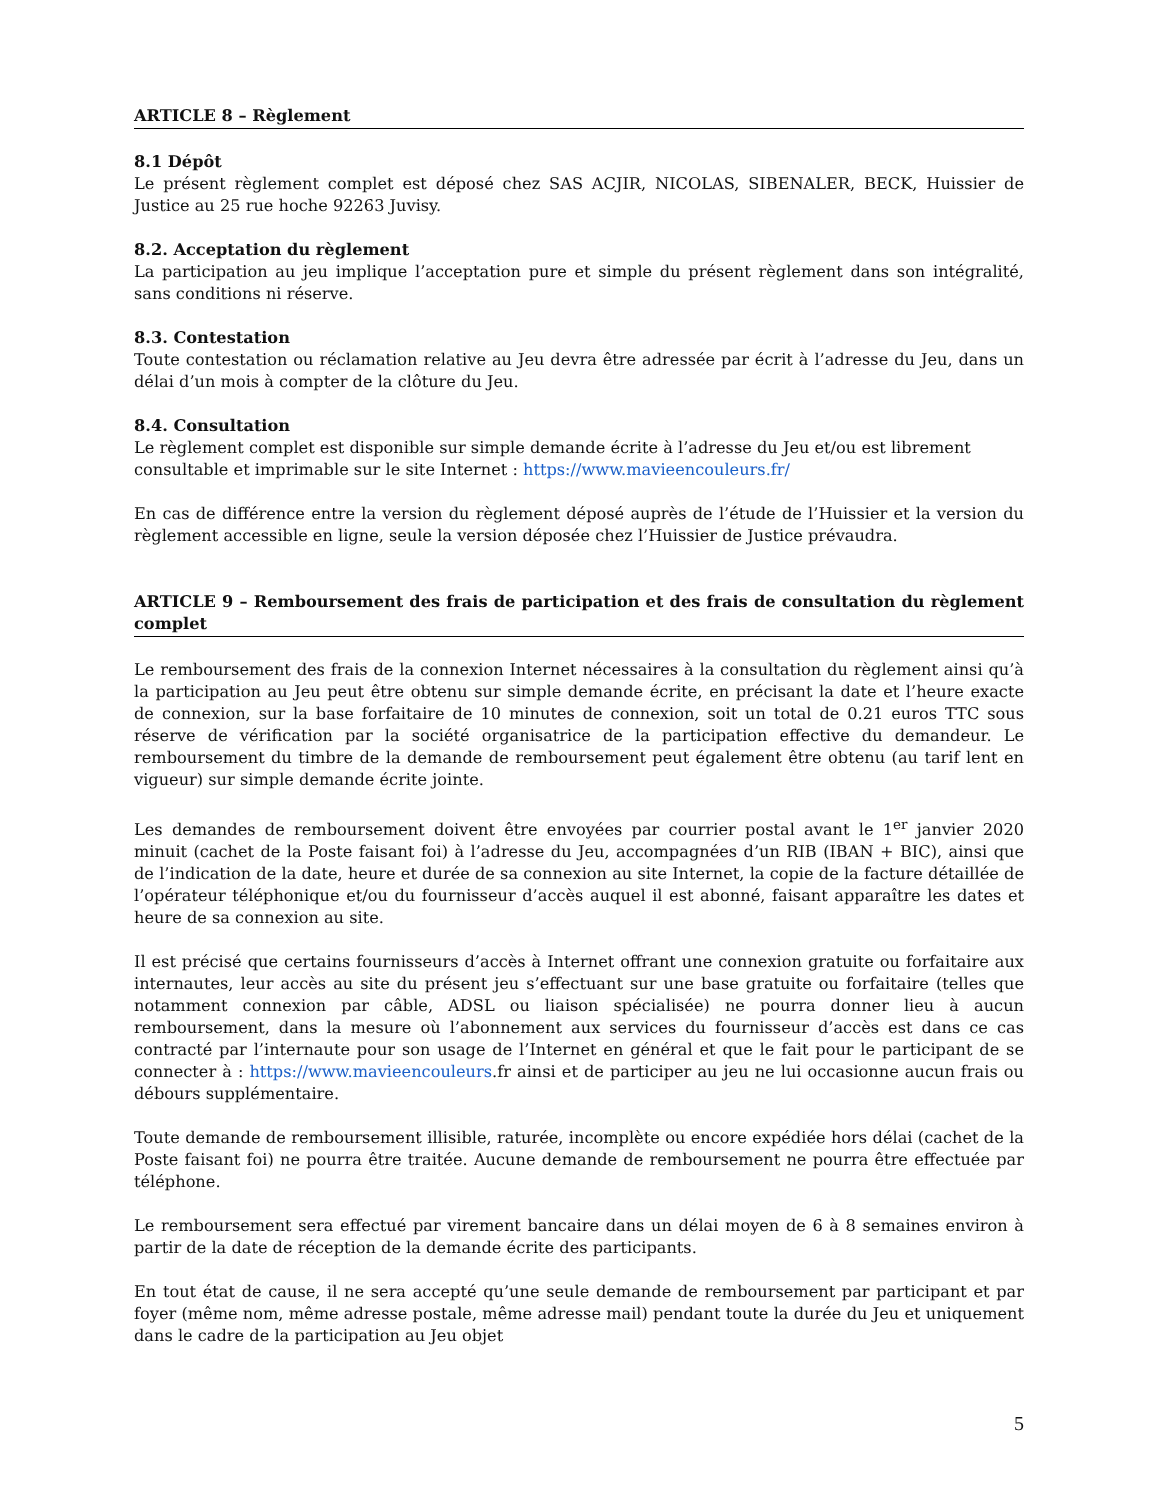ARTICLE 8 – Règlement
8.1 Dépôt
Le présent règlement complet est déposé chez SAS ACJIR, NICOLAS, SIBENALER, BECK, Huissier de Justice au 25 rue hoche 92263 Juvisy.
8.2. Acceptation du règlement
La participation au jeu implique l’acceptation pure et simple du présent règlement dans son intégralité, sans conditions ni réserve.
8.3. Contestation
Toute contestation ou réclamation relative au Jeu devra être adressée par écrit à l’adresse du Jeu, dans un délai d’un mois à compter de la clôture du Jeu.
8.4. Consultation
Le règlement complet est disponible sur simple demande écrite à l’adresse du Jeu et/ou est librement consultable et imprimable sur le site Internet : https://www.mavieencouleurs.fr/
En cas de différence entre la version du règlement déposé auprès de l’étude de l’Huissier et la version du règlement accessible en ligne, seule la version déposée chez l’Huissier de Justice prévaudra.
ARTICLE 9 – Remboursement des frais de participation et des frais de consultation du règlement complet
Le remboursement des frais de la connexion Internet nécessaires à la consultation du règlement ainsi qu’à la participation au Jeu peut être obtenu sur simple demande écrite, en précisant la date et l’heure exacte de connexion, sur la base forfaitaire de 10 minutes de connexion, soit un total de 0.21 euros TTC sous réserve de vérification par la société organisatrice de la participation effective du demandeur. Le remboursement du timbre de la demande de remboursement peut également être obtenu (au tarif lent en vigueur) sur simple demande écrite jointe.
Les demandes de remboursement doivent être envoyées par courrier postal avant le 1<sup>er</sup> janvier 2020 minuit (cachet de la Poste faisant foi) à l’adresse du Jeu, accompagnées d’un RIB (IBAN + BIC), ainsi que de l’indication de la date, heure et durée de sa connexion au site Internet, la copie de la facture détaillée de l’opérateur téléphonique et/ou du fournisseur d’accès auquel il est abonné, faisant apparaître les dates et heure de sa connexion au site.
Il est précisé que certains fournisseurs d’accès à Internet offrant une connexion gratuite ou forfaitaire aux internautes, leur accès au site du présent jeu s’effectuant sur une base gratuite ou forfaitaire (telles que notamment connexion par câble, ADSL ou liaison spécialisée) ne pourra donner lieu à aucun remboursement, dans la mesure où l’abonnement aux services du fournisseur d’accès est dans ce cas contracté par l’internaute pour son usage de l’Internet en général et que le fait pour le participant de se connecter à : https://www.mavieencouleurs.fr ainsi et de participer au jeu ne lui occasionne aucun frais ou débours supplémentaire.
Toute demande de remboursement illisible, raturée, incomplète ou encore expédiée hors délai (cachet de la Poste faisant foi) ne pourra être traitée. Aucune demande de remboursement ne pourra être effectuée par téléphone.
Le remboursement sera effectué par virement bancaire dans un délai moyen de 6 à 8 semaines environ à partir de la date de réception de la demande écrite des participants.
En tout état de cause, il ne sera accepté qu’une seule demande de remboursement par participant et par foyer (même nom, même adresse postale, même adresse mail) pendant toute la durée du Jeu et uniquement dans le cadre de la participation au Jeu objet
5